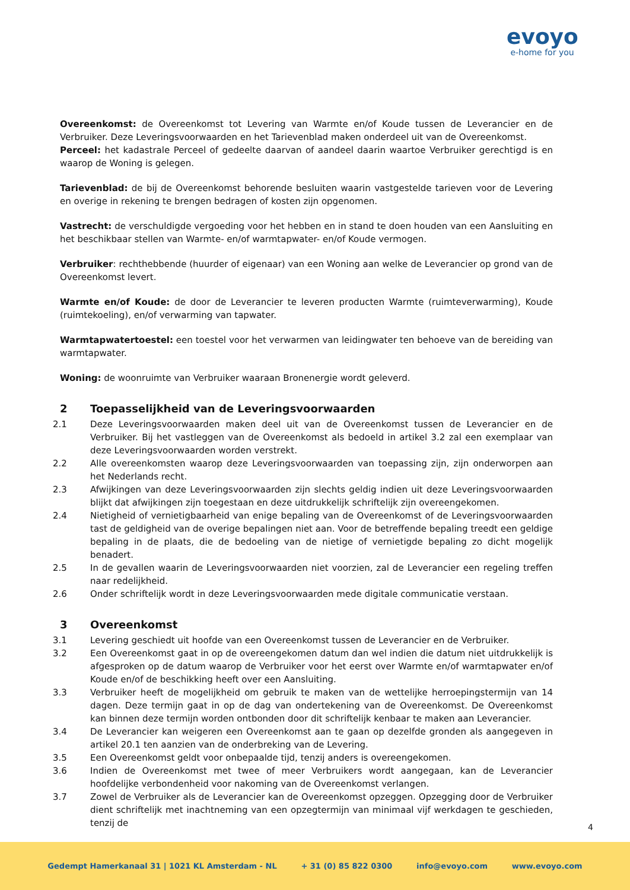evoyo
e-home for you
Overeenkomst: de Overeenkomst tot Levering van Warmte en/of Koude tussen de Leverancier en de Verbruiker. Deze Leveringsvoorwaarden en het Tarievenblad maken onderdeel uit van de Overeenkomst.
Perceel: het kadastrale Perceel of gedeelte daarvan of aandeel daarin waartoe Verbruiker gerechtigd is en waarop de Woning is gelegen.
Tarievenblad: de bij de Overeenkomst behorende besluiten waarin vastgestelde tarieven voor de Levering en overige in rekening te brengen bedragen of kosten zijn opgenomen.
Vastrecht: de verschuldigde vergoeding voor het hebben en in stand te doen houden van een Aansluiting en het beschikbaar stellen van Warmte- en/of warmtapwater- en/of Koude vermogen.
Verbruiker: rechthebbende (huurder of eigenaar) van een Woning aan welke de Leverancier op grond van de Overeenkomst levert.
Warmte en/of Koude: de door de Leverancier te leveren producten Warmte (ruimteverwarming), Koude (ruimtekoeling), en/of verwarming van tapwater.
Warmtapwatertoestel: een toestel voor het verwarmen van leidingwater ten behoeve van de bereiding van warmtapwater.
Woning: de woonruimte van Verbruiker waaraan Bronenergie wordt geleverd.
2 Toepasselijkheid van de Leveringsvoorwaarden
2.1 Deze Leveringsvoorwaarden maken deel uit van de Overeenkomst tussen de Leverancier en de Verbruiker. Bij het vastleggen van de Overeenkomst als bedoeld in artikel 3.2 zal een exemplaar van deze Leveringsvoorwaarden worden verstrekt.
2.2 Alle overeenkomsten waarop deze Leveringsvoorwaarden van toepassing zijn, zijn onderworpen aan het Nederlands recht.
2.3 Afwijkingen van deze Leveringsvoorwaarden zijn slechts geldig indien uit deze Leveringsvoorwaarden blijkt dat afwijkingen zijn toegestaan en deze uitdrukkelijk schriftelijk zijn overeengekomen.
2.4 Nietigheid of vernietigbaarheid van enige bepaling van de Overeenkomst of de Leveringsvoorwaarden tast de geldigheid van de overige bepalingen niet aan. Voor de betreffende bepaling treedt een geldige bepaling in de plaats, die de bedoeling van de nietige of vernietigde bepaling zo dicht mogelijk benadert.
2.5 In de gevallen waarin de Leveringsvoorwaarden niet voorzien, zal de Leverancier een regeling treffen naar redelijkheid.
2.6 Onder schriftelijk wordt in deze Leveringsvoorwaarden mede digitale communicatie verstaan.
3 Overeenkomst
3.1 Levering geschiedt uit hoofde van een Overeenkomst tussen de Leverancier en de Verbruiker.
3.2 Een Overeenkomst gaat in op de overeengekomen datum dan wel indien die datum niet uitdrukkelijk is afgesproken op de datum waarop de Verbruiker voor het eerst over Warmte en/of warmtapwater en/of Koude en/of de beschikking heeft over een Aansluiting.
3.3 Verbruiker heeft de mogelijkheid om gebruik te maken van de wettelijke herroepingstermijn van 14 dagen. Deze termijn gaat in op de dag van ondertekening van de Overeenkomst. De Overeenkomst kan binnen deze termijn worden ontbonden door dit schriftelijk kenbaar te maken aan Leverancier.
3.4 De Leverancier kan weigeren een Overeenkomst aan te gaan op dezelfde gronden als aangegeven in artikel 20.1 ten aanzien van de onderbreking van de Levering.
3.5 Een Overeenkomst geldt voor onbepaalde tijd, tenzij anders is overeengekomen.
3.6 Indien de Overeenkomst met twee of meer Verbruikers wordt aangegaan, kan de Leverancier hoofdelijke verbondenheid voor nakoming van de Overeenkomst verlangen.
3.7 Zowel de Verbruiker als de Leverancier kan de Overeenkomst opzeggen. Opzegging door de Verbruiker dient schriftelijk met inachtneming van een opzegtermijn van minimaal vijf werkdagen te geschieden, tenzij de
4
Gedempt Hamerkanaal 31 | 1021 KL Amsterdam - NL + 31 (0) 85 822 0300 info@evoyo.com www.evoyo.com